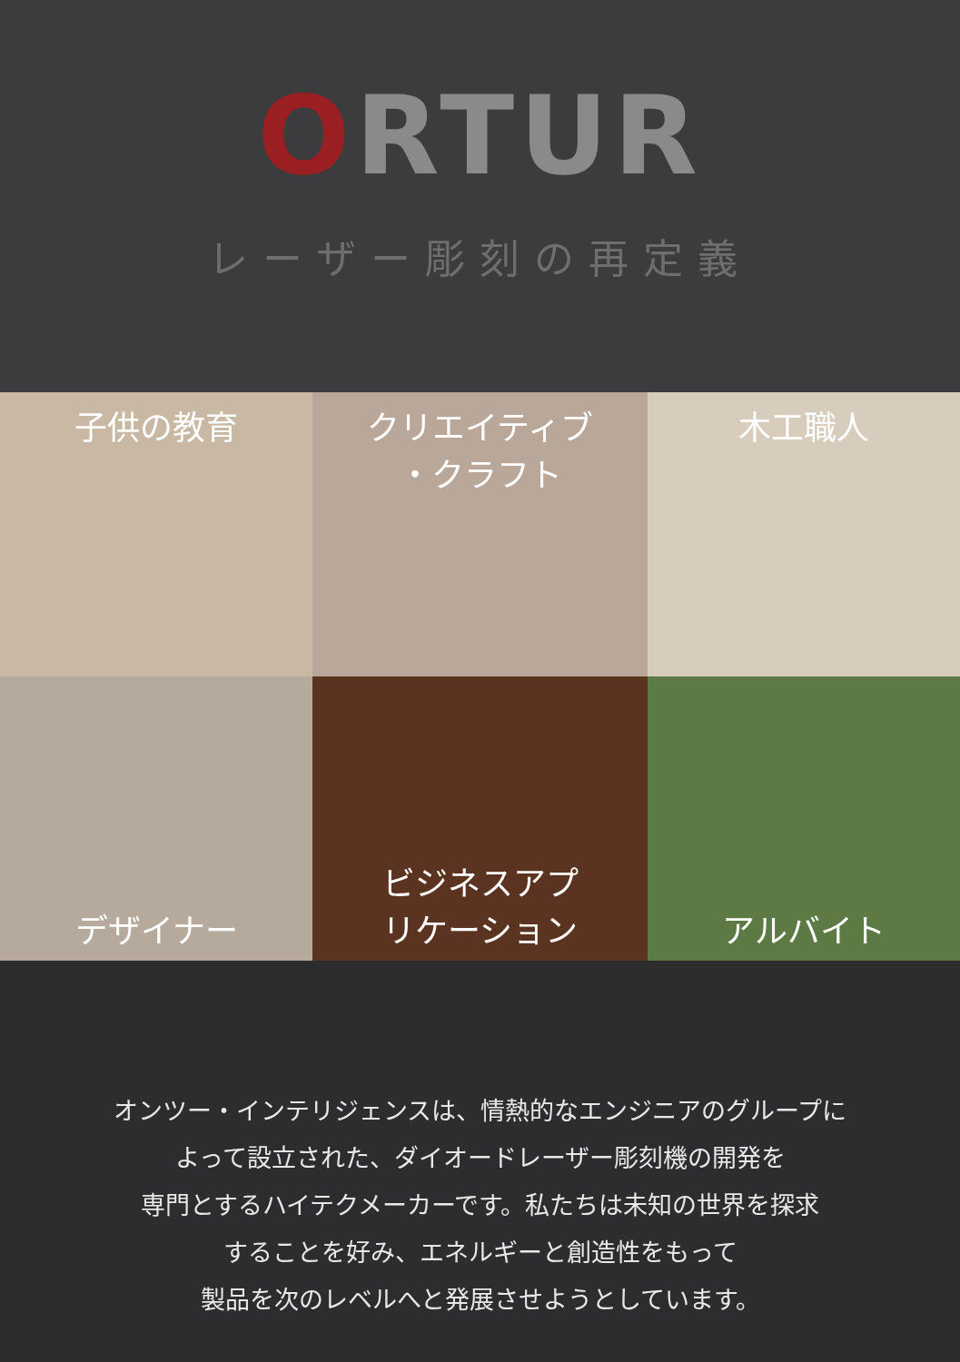ORTUR
レーザー彫刻の再定義
子供の教育
クリエイティブ
・クラフト
木工職人
デザイナー
ビジネスアプ
リケーション
アルバイト
オンツー・インテリジェンスは、情熱的なエンジニアのグループに
よって設立された、ダイオードレーザー彫刻機の開発を
専門とするハイテクメーカーです。私たちは未知の世界を探求
することを好み、エネルギーと創造性をもって
製品を次のレベルへと発展させようとしています。